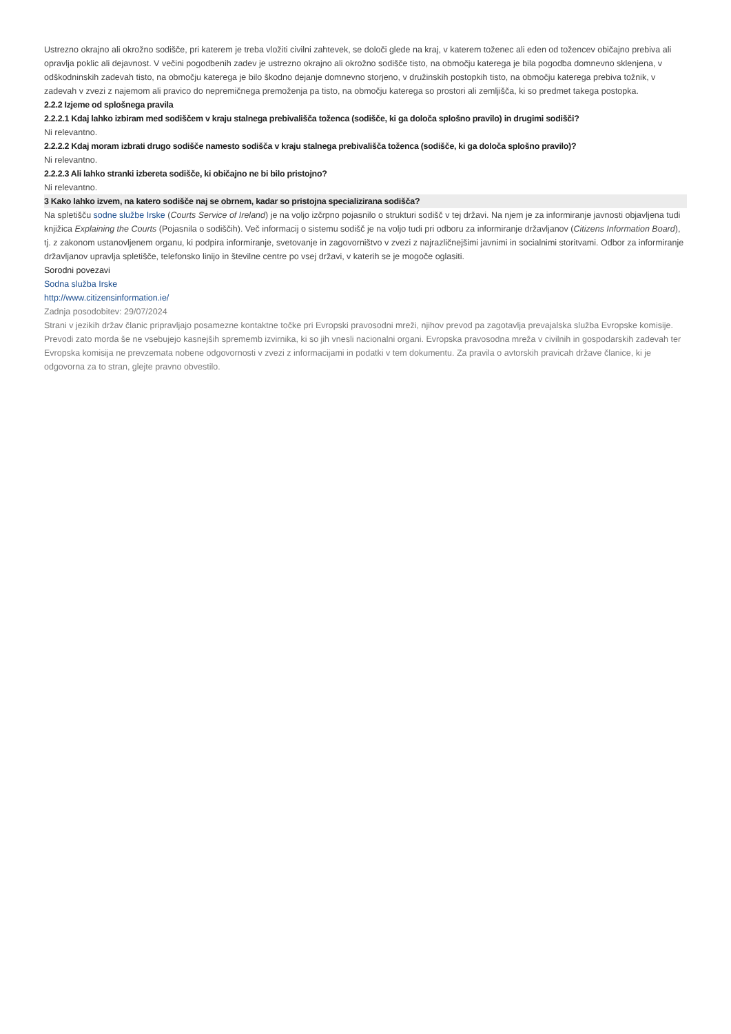Ustrezno okrajno ali okrožno sodišče, pri katerem je treba vložiti civilni zahtevek, se določi glede na kraj, v katerem toženec ali eden od tožencev običajno prebiva ali opravlja poklic ali dejavnost. V večini pogodbenih zadev je ustrezno okrajno ali okrožno sodišče tisto, na območju katerega je bila pogodba domnevno sklenjena, v odškodninskih zadevah tisto, na območju katerega je bilo škodno dejanje domnevno storjeno, v družinskih postopkih tisto, na območju katerega prebiva tožnik, v zadevah v zvezi z najemom ali pravico do nepremičnega premoženja pa tisto, na območju katerega so prostori ali zemljišča, ki so predmet takega postopka.
2.2.2 Izjeme od splošnega pravila
2.2.2.1 Kdaj lahko izbiram med sodiščem v kraju stalnega prebivališča toženca (sodišče, ki ga določa splošno pravilo) in drugimi sodišči?
Ni relevantno.
2.2.2.2 Kdaj moram izbrati drugo sodišče namesto sodišča v kraju stalnega prebivališča toženca (sodišče, ki ga določa splošno pravilo)?
Ni relevantno.
2.2.2.3 Ali lahko stranki izbereta sodišče, ki običajno ne bi bilo pristojno?
Ni relevantno.
3 Kako lahko izvem, na katero sodišče naj se obrnem, kadar so pristojna specializirana sodišča?
Na spletišču sodne službe Irske (Courts Service of Ireland) je na voljo izčrpno pojasnilo o strukturi sodišč v tej državi. Na njem je za informiranje javnosti objavljena tudi knjižica Explaining the Courts (Pojasnila o sodiščih). Več informacij o sistemu sodišč je na voljo tudi pri odboru za informiranje državljanov (Citizens Information Board), tj. z zakonom ustanovljenem organu, ki podpira informiranje, svetovanje in zagovorništvo v zvezi z najrazličnejšimi javnimi in socialnimi storitvami. Odbor za informiranje državljanov upravlja spletišče, telefonsko linijo in številne centre po vsej državi, v katerih se je mogoče oglasiti.
Sorodni povezavi
Sodna služba Irske
http://www.citizensinformation.ie/
Zadnja posodobitev: 29/07/2024
Strani v jezikih držav članic pripravljajo posamezne kontaktne točke pri Evropski pravosodni mreži, njihov prevod pa zagotavlja prevajalska služba Evropske komisije. Prevodi zato morda še ne vsebujejo kasnejših sprememb izvirnika, ki so jih vnesli nacionalni organi. Evropska pravosodna mreža v civilnih in gospodarskih zadevah ter Evropska komisija ne prevzemata nobene odgovornosti v zvezi z informacijami in podatki v tem dokumentu. Za pravila o avtorskih pravicah države članice, ki je odgovorna za to stran, glejte pravno obvestilo.